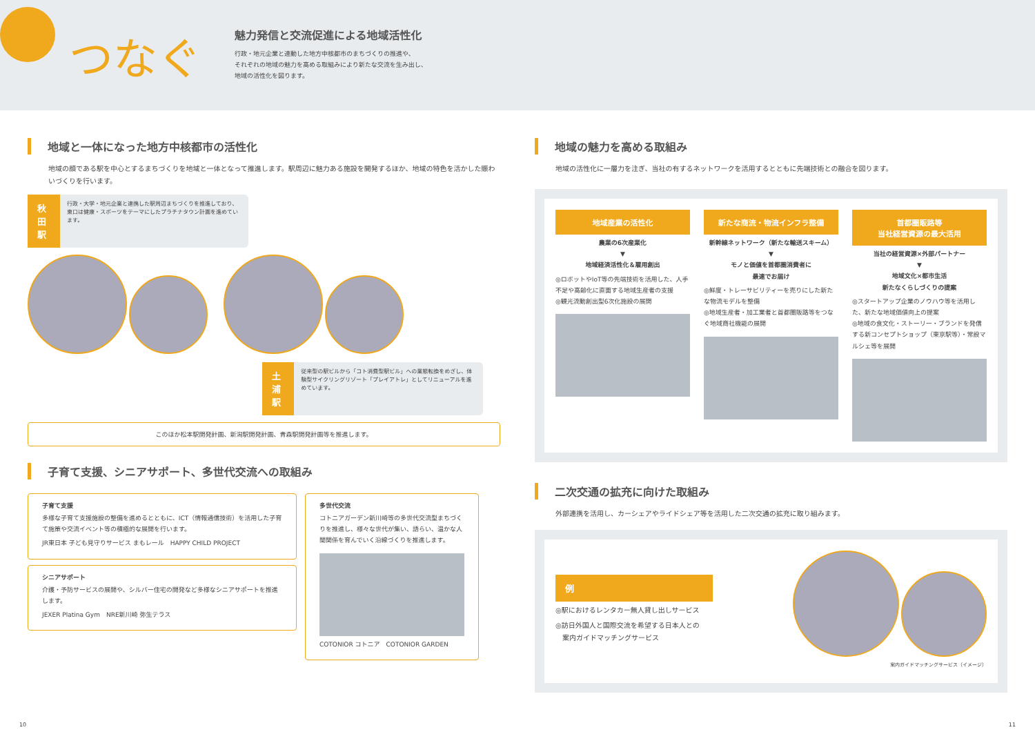つなぐ
魅力発信と交流促進による地域活性化
行政・地元企業と連動した地方中核都市のまちづくりの推進や、
それぞれの地域の魅力を高める取組みにより新たな交流を生み出し、
地域の活性化を図ります。
地域と一体になった地方中核都市の活性化
地域の顔である駅を中心とするまちづくりを地域と一体となって推進します。駅周辺に魅力ある施設を開発するほか、地域の特色を活かした賑わいづくりを行います。
秋田駅
行政・大学・地元企業と連携した駅周辺まちづくりを推進しており、東口は健康・スポーツをテーマにしたプラチナタウン計画を進めています。
土浦駅
従来型の駅ビルから「コト消費型駅ビル」への業態転換をめざし、体験型サイクリングリゾート「プレイアトレ」としてリニューアルを進めています。
このほか松本駅開発計画、新潟駅開発計画、青森駅開発計画等を推進します。
子育て支援、シニアサポート、多世代交流への取組み
子育て支援
多様な子育て支援施設の整備を進めるとともに、ICT（情報通信技術）を活用した子育て施策や交流イベント等の積極的な展開を行います。
JR東日本 子ども見守りサービス まもレール　HAPPY CHILD PROJECT
シニアサポート
介護・予防サービスの展開や、シルバー住宅の開発など多様なシニアサポートを推進します。
JEXER Platina Gym　NRE新川崎 弥生テラス
多世代交流
コトニアガーデン新川崎等の多世代交流型まちづくりを推進し、様々な世代が集い、語らい、温かな人間関係を育んでいく沿線づくりを推進します。
COTONIOR コトニア　COTONIOR GARDEN
地域の魅力を高める取組み
地域の活性化に一層力を注ぎ、当社の有するネットワークを活用するとともに先端技術との融合を図ります。
地域産業の活性化
農業の6次産業化
▼
地域経済活性化＆雇用創出
◎ロボットやIoT等の先端技術を活用した、人手不足や高齢化に直面する地域生産者の支援
◎観光流動創出型6次化施設の展開
新たな商流・物流インフラ整備
新幹線ネットワーク（新たな輸送スキーム）
▼
モノと価値を首都圏消費者に
最速でお届け
◎鮮度・トレーサビリティーを売りにした新たな物流モデルを整備
◎地域生産者・加工業者と首都圏販路等をつなぐ地域商社機能の展開
首都圏販路等
当社経営資源の最大活用
当社の経営資源×外部パートナー
▼
地域文化×都市生活
新たなくらしづくりの提案
◎スタートアップ企業のノウハウ等を活用した、新たな地域価値向上の提案
◎地域の食文化・ストーリー・ブランドを発信する新コンセプトショップ（東京駅等）・常設マルシェ等を展開
二次交通の拡充に向けた取組み
外部連携を活用し、カーシェアやライドシェア等を活用した二次交通の拡充に取り組みます。
例
◎駅におけるレンタカー無人貸し出しサービス
◎訪日外国人と国際交流を希望する日本人との
　案内ガイドマッチングサービス
案内ガイドマッチングサービス（イメージ）
10 11